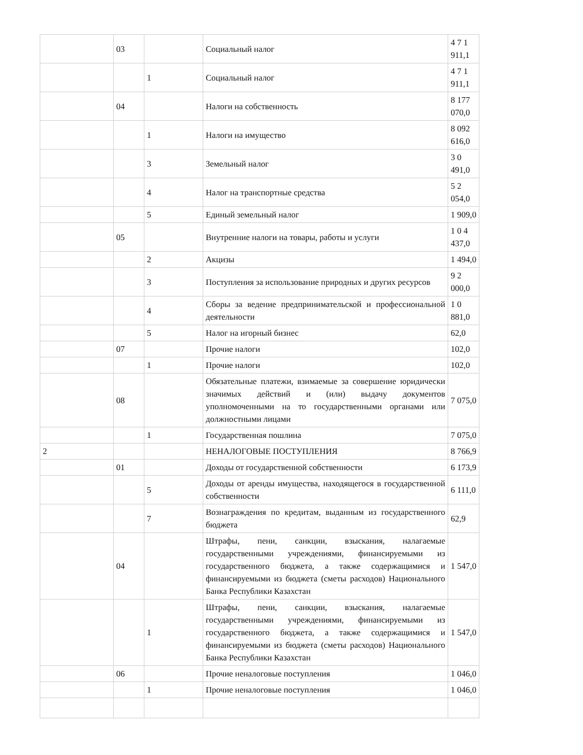| | 03 | | Социальный налог | 4 7 1 911,1 |
| | | 1 | Социальный налог | 4 7 1 911,1 |
| | 04 | | Налоги на собственность | 8 177 070,0 |
| | | 1 | Налоги на имущество | 8 092 616,0 |
| | | 3 | Земельный налог | 3 0 491,0 |
| | | 4 | Налог на транспортные средства | 5 2 054,0 |
| | | 5 | Единый земельный налог | 1 909,0 |
| | 05 | | Внутренние налоги на товары, работы и услуги | 1 0 4 437,0 |
| | | 2 | Акцизы | 1 494,0 |
| | | 3 | Поступления за использование природных и других ресурсов | 9 2 000,0 |
| | | 4 | Сборы за ведение предпринимательской и профессиональной деятельности | 1 0 881,0 |
| | | 5 | Налог на игорный бизнес | 62,0 |
| | 07 | | Прочие налоги | 102,0 |
| | | 1 | Прочие налоги | 102,0 |
| | 08 | | Обязательные платежи, взимаемые за совершение юридически значимых действий и (или) выдачу документов уполномоченными на то государственными органами или должностными лицами | 7 075,0 |
| | | 1 | Государственная пошлина | 7 075,0 |
| 2 | | | НЕНАЛОГОВЫЕ ПОСТУПЛЕНИЯ | 8 766,9 |
| | 01 | | Доходы от государственной собственности | 6 173,9 |
| | | 5 | Доходы от аренды имущества, находящегося в государственной собственности | 6 111,0 |
| | | 7 | Вознаграждения по кредитам, выданным из государственного бюджета | 62,9 |
| | 04 | | Штрафы, пени, санкции, взыскания, налагаемые государственными учреждениями, финансируемыми из государственного бюджета, а также содержащимися и финансируемыми из бюджета (сметы расходов) Национального Банка Республики Казахстан | 1 547,0 |
| | | 1 | Штрафы, пени, санкции, взыскания, налагаемые государственными учреждениями, финансируемыми из государственного бюджета, а также содержащимися и финансируемыми из бюджета (сметы расходов) Национального Банка Республики Казахстан | 1 547,0 |
| | 06 | | Прочие неналоговые поступления | 1 046,0 |
| | | 1 | Прочие неналоговые поступления | 1 046,0 |